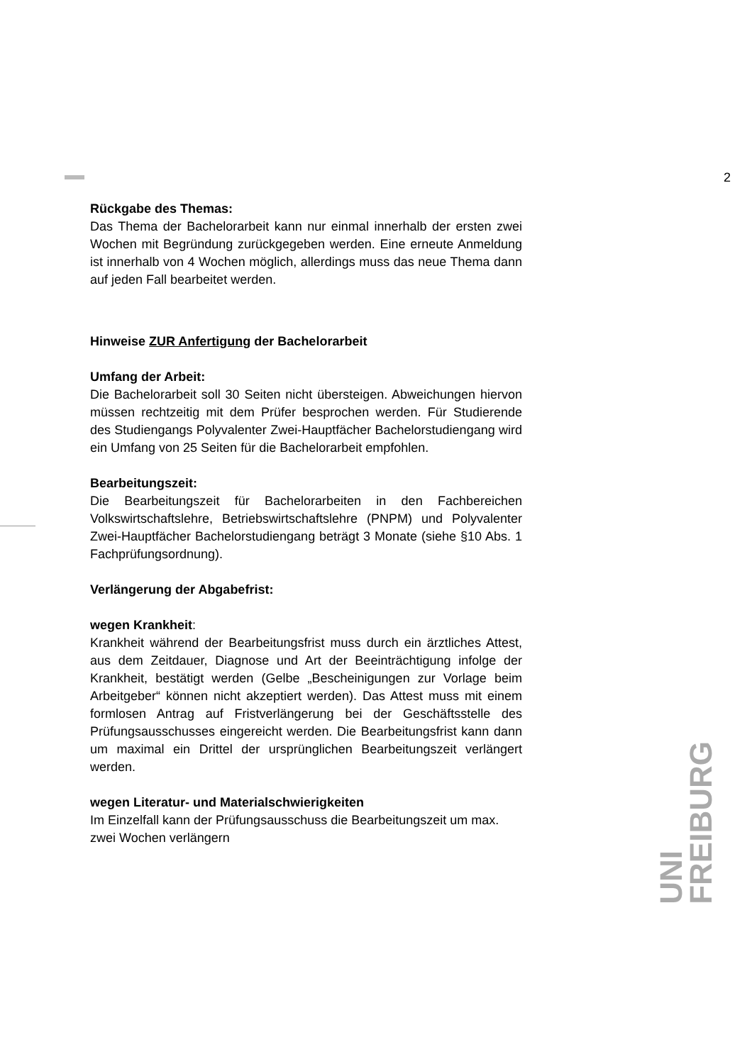2
Rückgabe des Themas:
Das Thema der Bachelorarbeit kann nur einmal innerhalb der ersten zwei Wochen mit Begründung zurückgegeben werden. Eine erneute Anmeldung ist innerhalb von 4 Wochen möglich, allerdings muss das neue Thema dann auf jeden Fall bearbeitet werden.
Hinweise ZUR Anfertigung der Bachelorarbeit
Umfang der Arbeit:
Die Bachelorarbeit soll 30 Seiten nicht übersteigen. Abweichungen hiervon müssen rechtzeitig mit dem Prüfer besprochen werden. Für Studierende des Studiengangs Polyvalenter Zwei-Hauptfächer Bachelorstudiengang wird ein Umfang von 25 Seiten für die Bachelorarbeit empfohlen.
Bearbeitungszeit:
Die Bearbeitungszeit für Bachelorarbeiten in den Fachbereichen Volkswirtschaftslehre, Betriebswirtschaftslehre (PNPM) und Polyvalenter Zwei-Hauptfächer Bachelorstudiengang beträgt 3 Monate (siehe §10 Abs. 1 Fachprüfungsordnung).
Verlängerung der Abgabefrist:
wegen Krankheit:
Krankheit während der Bearbeitungsfrist muss durch ein ärztliches Attest, aus dem Zeitdauer, Diagnose und Art der Beeinträchtigung infolge der Krankheit, bestätigt werden (Gelbe „Bescheinigungen zur Vorlage beim Arbeitgeber“ können nicht akzeptiert werden). Das Attest muss mit einem formlosen Antrag auf Fristverlängerung bei der Geschäftsstelle des Prüfungsausschusses eingereicht werden. Die Bearbeitungsfrist kann dann um maximal ein Drittel der ursprünglichen Bearbeitungszeit verlängert werden.
wegen Literatur- und Materialschwierigkeiten
Im Einzelfall kann der Prüfungsausschuss die Bearbeitungszeit um max. zwei Wochen verlängern
UNI
FREIBURG